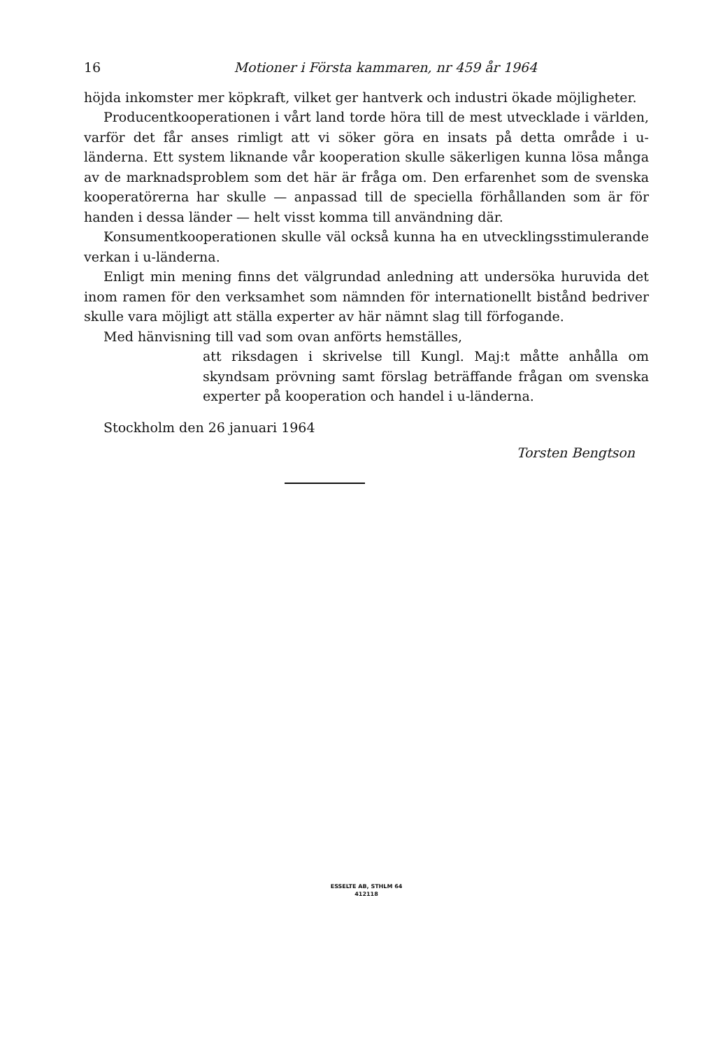16 Motioner i Första kammaren, nr 459 år 1964
höjda inkomster mer köpkraft, vilket ger hantverk och industri ökade möjligheter.
Producentkooperationen i vårt land torde höra till de mest utvecklade i världen, varför det får anses rimligt att vi söker göra en insats på detta område i u-länderna. Ett system liknande vår kooperation skulle säkerligen kunna lösa många av de marknadsproblem som det här är fråga om. Den erfarenhet som de svenska kooperatörerna har skulle — anpassad till de speciella förhållanden som är för handen i dessa länder — helt visst komma till användning där.
Konsumentkooperationen skulle väl också kunna ha en utvecklingsstimulerande verkan i u-länderna.
Enligt min mening finns det välgrundad anledning att undersöka huruvida det inom ramen för den verksamhet som nämnden för internationellt bistånd bedriver skulle vara möjligt att ställa experter av här nämnt slag till förfogande.
Med hänvisning till vad som ovan anförts hemställes,
att riksdagen i skrivelse till Kungl. Maj:t måtte anhålla om skyndsam prövning samt förslag beträffande frågan om svenska experter på kooperation och handel i u-länderna.
Stockholm den 26 januari 1964
Torsten Bengtson
ESSELTE AB, STHLM 64
412118